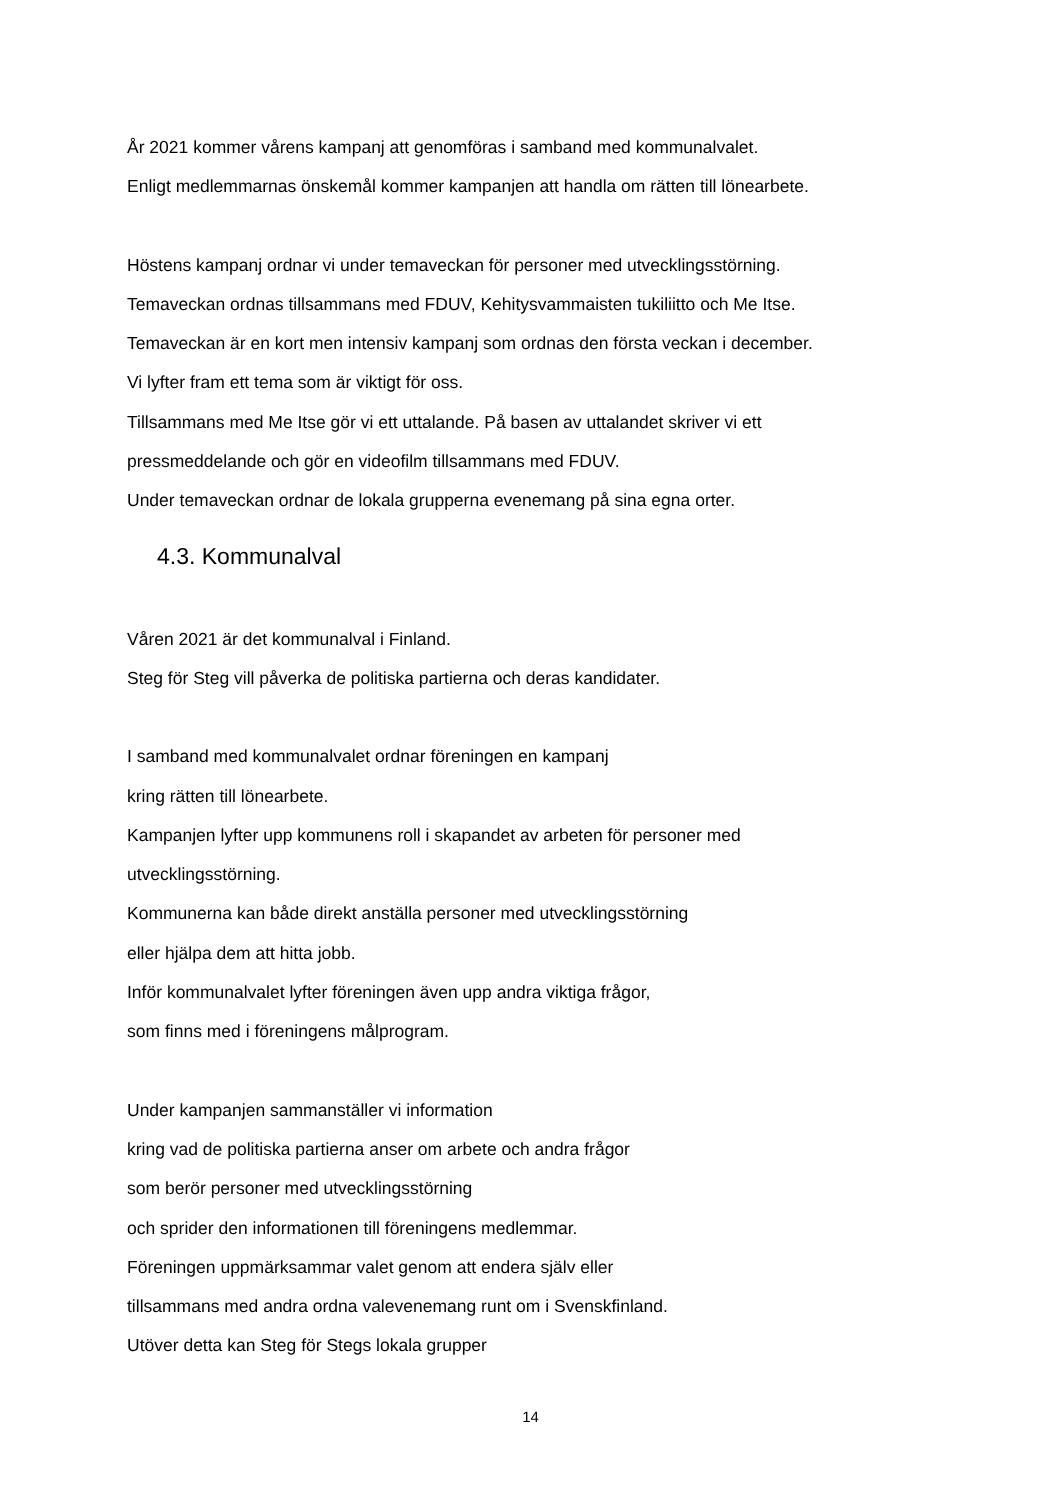År 2021 kommer vårens kampanj att genomföras i samband med kommunalvalet.
Enligt medlemmarnas önskemål kommer kampanjen att handla om rätten till lönearbete.
Höstens kampanj ordnar vi under temaveckan för personer med utvecklingsstörning.
Temaveckan ordnas tillsammans med FDUV, Kehitysvammaisten tukiliitto och Me Itse.
Temaveckan är en kort men intensiv kampanj som ordnas den första veckan i december.
Vi lyfter fram ett tema som är viktigt för oss.
Tillsammans med Me Itse gör vi ett uttalande. På basen av uttalandet skriver vi ett
pressmeddelande och gör en videofilm tillsammans med FDUV.
Under temaveckan ordnar de lokala grupperna evenemang på sina egna orter.
4.3. Kommunalval
Våren 2021 är det kommunalval i Finland.
Steg för Steg vill påverka de politiska partierna och deras kandidater.
I samband med kommunalvalet ordnar föreningen en kampanj
kring rätten till lönearbete.
Kampanjen lyfter upp kommunens roll i skapandet av arbeten för personer med
utvecklingsstörning.
Kommunerna kan både direkt anställa personer med utvecklingsstörning
eller hjälpa dem att hitta jobb.
Inför kommunalvalet lyfter föreningen även upp andra viktiga frågor,
som finns med i föreningens målprogram.
Under kampanjen sammanställer vi information
kring vad de politiska partierna anser om arbete och andra frågor
som berör personer med utvecklingsstörning
och sprider den informationen till föreningens medlemmar.
Föreningen uppmärksammar valet genom att endera själv eller
tillsammans med andra ordna valevenemang runt om i Svenskfinland.
Utöver detta kan Steg för Stegs lokala grupper
14